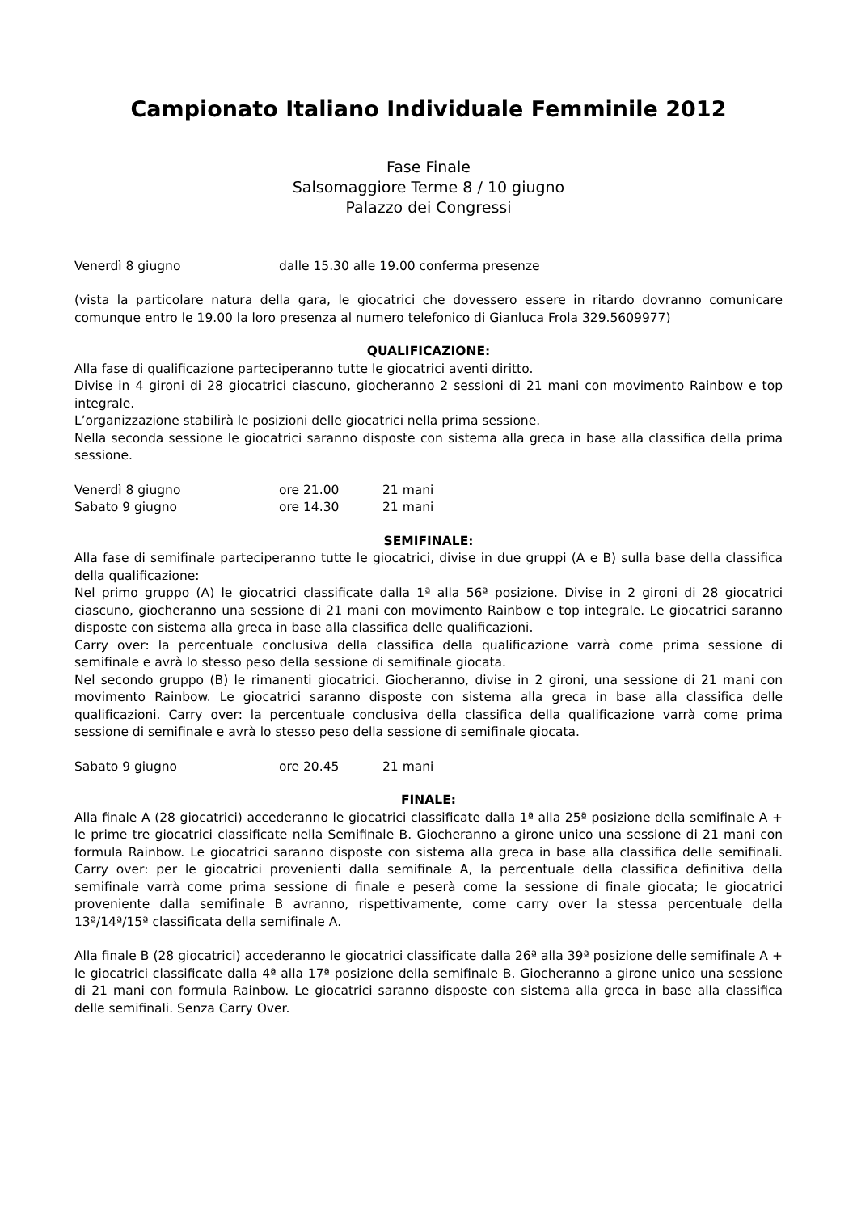Campionato Italiano Individuale Femminile 2012
Fase Finale
Salsomaggiore Terme 8 / 10 giugno
Palazzo dei Congressi
Venerdì 8 giugno dalle 15.30 alle 19.00 conferma presenze
(vista la particolare natura della gara, le giocatrici che dovessero essere in ritardo dovranno comunicare comunque entro le 19.00 la loro presenza al numero telefonico di Gianluca Frola 329.5609977)
QUALIFICAZIONE:
Alla fase di qualificazione parteciperanno tutte le giocatrici aventi diritto.
Divise in 4 gironi di 28 giocatrici ciascuno, giocheranno 2 sessioni di 21 mani con movimento Rainbow e top integrale.
L’organizzazione stabilirà le posizioni delle giocatrici nella prima sessione.
Nella seconda sessione le giocatrici saranno disposte con sistema alla greca in base alla classifica della prima sessione.
Venerdì 8 giugno ore 21.00 21 mani
Sabato 9 giugno ore 14.30 21 mani
SEMIFINALE:
Alla fase di semifinale parteciperanno tutte le giocatrici, divise in due gruppi (A e B) sulla base della classifica della qualificazione:
Nel primo gruppo (A) le giocatrici classificate dalla 1ª alla 56ª posizione. Divise in 2 gironi di 28 giocatrici ciascuno, giocheranno una sessione di 21 mani con movimento Rainbow e top integrale. Le giocatrici saranno disposte con sistema alla greca in base alla classifica delle qualificazioni.
Carry over: la percentuale conclusiva della classifica della qualificazione varrà come prima sessione di semifinale e avrà lo stesso peso della sessione di semifinale giocata.
Nel secondo gruppo (B) le rimanenti giocatrici. Giocheranno, divise in 2 gironi, una sessione di 21 mani con movimento Rainbow. Le giocatrici saranno disposte con sistema alla greca in base alla classifica delle qualificazioni. Carry over: la percentuale conclusiva della classifica della qualificazione varrà come prima sessione di semifinale e avrà lo stesso peso della sessione di semifinale giocata.
Sabato 9 giugno ore 20.45 21 mani
FINALE:
Alla finale A (28 giocatrici) accederanno le giocatrici classificate dalla 1ª alla 25ª posizione della semifinale A + le prime tre giocatrici classificate nella Semifinale B. Giocheranno a girone unico una sessione di 21 mani con formula Rainbow. Le giocatrici saranno disposte con sistema alla greca in base alla classifica delle semifinali. Carry over: per le giocatrici provenienti dalla semifinale A, la percentuale della classifica definitiva della semifinale varrà come prima sessione di finale e peserà come la sessione di finale giocata; le giocatrici proveniente dalla semifinale B avranno, rispettivamente, come carry over la stessa percentuale della 13ª/14ª/15ª classificata della semifinale A.
Alla finale B (28 giocatrici) accederanno le giocatrici classificate dalla 26ª alla 39ª posizione delle semifinale A + le giocatrici classificate dalla 4ª alla 17ª posizione della semifinale B. Giocheranno a girone unico una sessione di 21 mani con formula Rainbow. Le giocatrici saranno disposte con sistema alla greca in base alla classifica delle semifinali. Senza Carry Over.